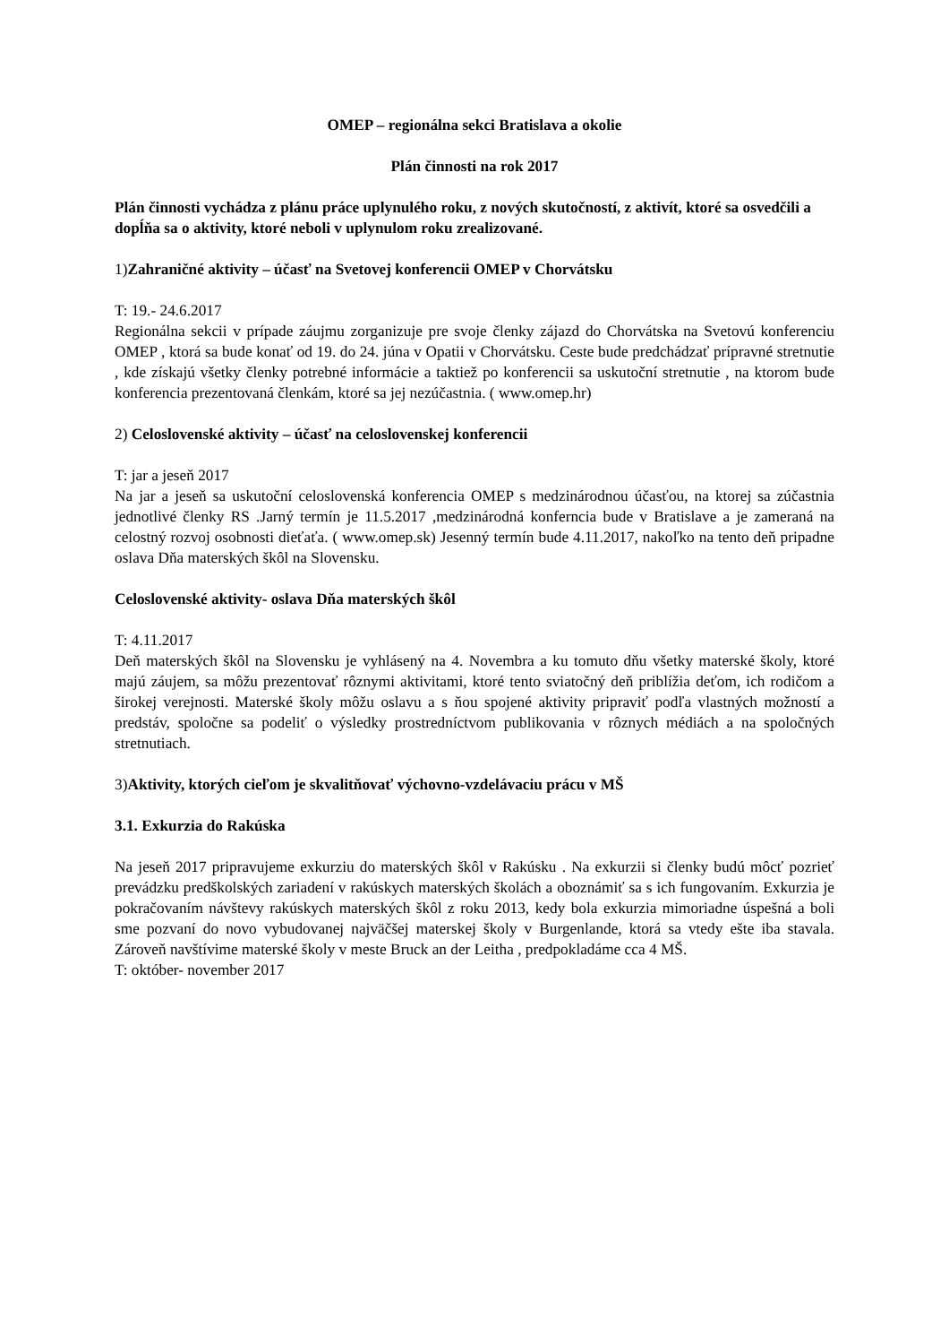OMEP – regionálna sekci Bratislava a okolie
Plán činnosti na rok 2017
Plán činnosti vychádza z plánu práce uplynulého roku, z nových skutočností, z aktivít, ktoré sa osvedčili a dopĺňa sa o aktivity, ktoré neboli v uplynulom roku zrealizované.
1)Zahraničné aktivity – účasť na Svetovej konferencii OMEP v Chorvátsku
T: 19.- 24.6.2017
Regionálna sekcii v prípade záujmu zorganizuje pre svoje členky zájazd do Chorvátska na Svetovú konferenciu OMEP , ktorá sa bude konať od 19. do 24. júna v Opatii v Chorvátsku. Ceste bude predchádzať prípravné stretnutie , kde získajú všetky členky potrebné informácie a taktiež po konferencii sa uskutoční stretnutie , na ktorom bude konferencia prezentovaná členkám, ktoré sa jej nezúčastnia. ( www.omep.hr)
2) Celoslovenské aktivity – účasť na celoslovenskej konferencii
T: jar a jeseň 2017
Na jar a jeseň sa uskutoční celoslovenská konferencia OMEP s medzinárodnou účasťou, na ktorej sa zúčastnia jednotlivé členky RS .Jarný termín je 11.5.2017 ,medzinárodná konferncia bude v Bratislave a je zameraná na celostný rozvoj osobnosti dieťaťa. ( www.omep.sk) Jesenný termín bude 4.11.2017, nakoľko na tento deň pripadne oslava Dňa materských škôl na Slovensku.
Celoslovenské aktivity- oslava Dňa materských škôl
T: 4.11.2017
Deň materských škôl na Slovensku je vyhlásený na 4. Novembra a ku tomuto dňu všetky materské školy, ktoré majú záujem, sa môžu prezentovať rôznymi aktivitami, ktoré tento sviatočný deň priblížia deťom, ich rodičom a širokej verejnosti. Materské školy môžu oslavu a s ňou spojené aktivity pripraviť podľa vlastných možností a predstáv, spoločne sa podeliť o výsledky prostredníctvom publikovania v rôznych médiách a na spoločných stretnutiach.
3)Aktivity, ktorých cieľom je skvalitňovať výchovno-vzdelávaciu prácu v MŠ
3.1. Exkurzia do Rakúska
Na jeseň 2017 pripravujeme exkurziu do materských škôl v Rakúsku . Na exkurzii si členky budú môcť pozrieť prevádzku predškolských zariadení v rakúskych materských školách a oboznámiť sa s ich fungovaním. Exkurzia je pokračovaním návštevy rakúskych materských škôl z roku 2013, kedy bola exkurzia mimoriadne úspešná a boli sme pozvaní do novo vybudovanej najväčšej materskej školy v Burgenlande, ktorá sa vtedy ešte iba stavala. Zároveň navštívime materské školy v meste Bruck an der Leitha , predpokladáme cca 4 MŠ.
T: október- november 2017